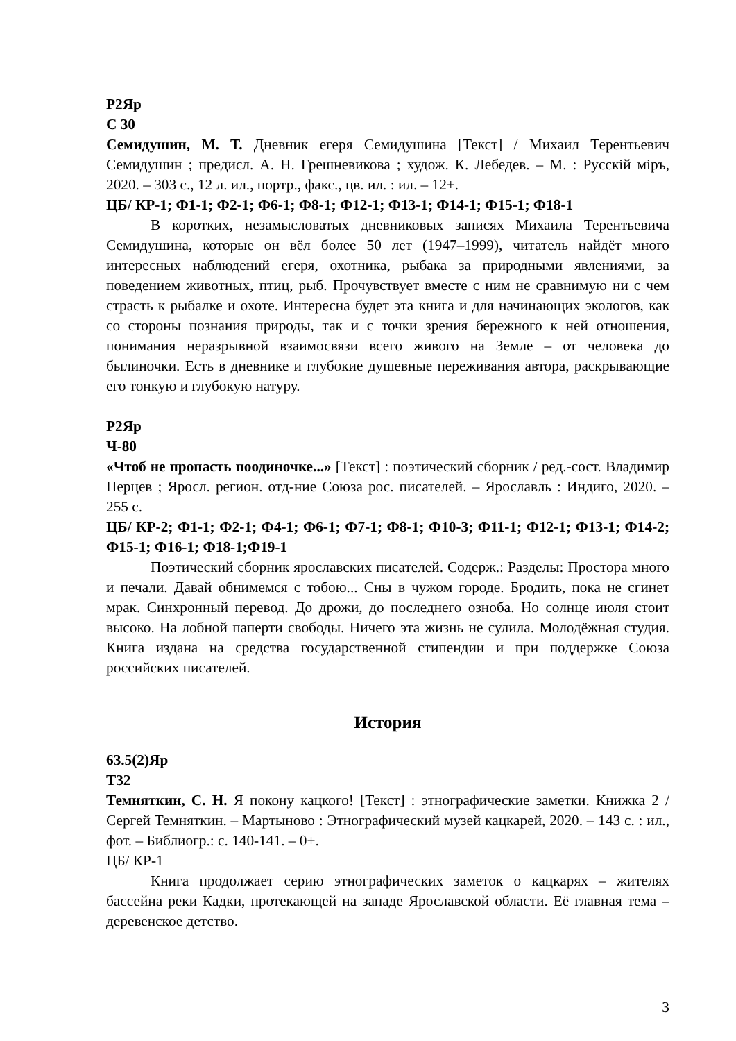Р2Яр
С 30
Семидушин, М. Т. Дневник егеря Семидушина [Текст] / Михаил Терентьевич Семидушин ; предисл. А. Н. Грешневикова ; худож. К. Лебедев. – М. : Русскiй мiръ, 2020. – 303 с., 12 л. ил., портр., факс., цв. ил. : ил. – 12+.
ЦБ/ КР-1; Ф1-1; Ф2-1; Ф6-1; Ф8-1; Ф12-1; Ф13-1; Ф14-1; Ф15-1; Ф18-1
В коротких, незамысловатых дневниковых записях Михаила Терентьевича Семидушина, которые он вёл более 50 лет (1947–1999), читатель найдёт много интересных наблюдений егеря, охотника, рыбака за природными явлениями, за поведением животных, птиц, рыб. Прочувствует вместе с ним не сравнимую ни с чем страсть к рыбалке и охоте. Интересна будет эта книга и для начинающих экологов, как со стороны познания природы, так и с точки зрения бережного к ней отношения, понимания неразрывной взаимосвязи всего живого на Земле – от человека до былиночки. Есть в дневнике и глубокие душевные переживания автора, раскрывающие его тонкую и глубокую натуру.
Р2Яр
Ч-80
«Чтоб не пропасть поодиночке...» [Текст] : поэтический сборник / ред.-сост. Владимир Перцев ; Яросл. регион. отд-ние Союза рос. писателей. – Ярославль : Индиго, 2020. – 255 с.
ЦБ/ КР-2; Ф1-1; Ф2-1; Ф4-1; Ф6-1; Ф7-1; Ф8-1; Ф10-3; Ф11-1; Ф12-1; Ф13-1; Ф14-2; Ф15-1; Ф16-1; Ф18-1;Ф19-1
Поэтический сборник ярославских писателей. Содерж.: Разделы: Простора много и печали. Давай обнимемся с тобою... Сны в чужом городе. Бродить, пока не сгинет мрак. Синхронный перевод. До дрожи, до последнего озноба. Но солнце июля стоит высоко. На лобной паперти свободы. Ничего эта жизнь не сулила. Молодёжная студия. Книга издана на средства государственной стипендии и при поддержке Союза российских писателей.
История
63.5(2)Яр
Т32
Темняткин, С. Н. Я покону кацкого! [Текст] : этнографические заметки. Книжка 2 / Сергей Темняткин. – Мартыново : Этнографический музей кацкарей, 2020. – 143 с. : ил., фот. – Библиогр.: с. 140-141. – 0+.
ЦБ/ КР-1
Книга продолжает серию этнографических заметок о кацкарях – жителях бассейна реки Кадки, протекающей на западе Ярославской области. Её главная тема – деревенское детство.
3